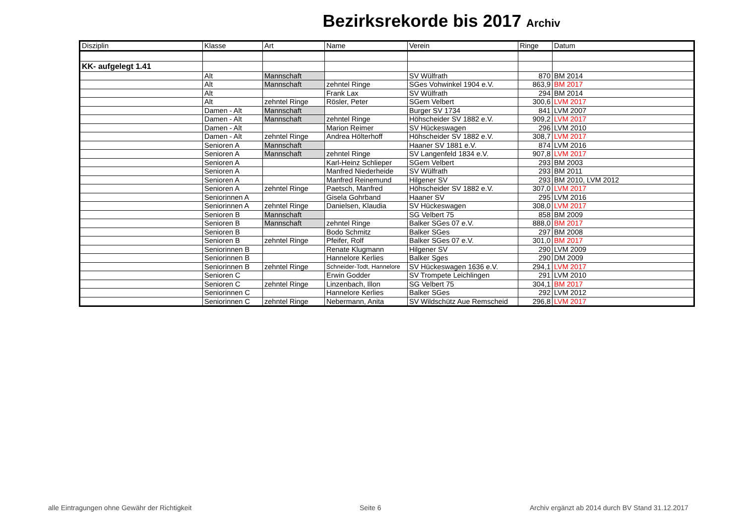Bezirksrekorde bis 2017 Archiv
| Disziplin | Klasse | Art | Name | Verein | Ringe | Datum |
| --- | --- | --- | --- | --- | --- | --- |
| KK- aufgelegt 1.41 | | | | | | |
| | Alt | Mannschaft | | SV Wülfrath | 870 | BM 2014 |
| | Alt | Mannschaft | zehntel Ringe | SGes Vohwinkel 1904 e.V. | 863,9 | BM 2017 |
| | Alt | | Frank Lax | SV Wülfrath | 294 | BM 2014 |
| | Alt | zehntel Ringe | Rösler, Peter | SGem Velbert | 300,6 | LVM 2017 |
| | Damen - Alt | Mannschaft | | Burger SV 1734 | 841 | LVM 2007 |
| | Damen - Alt | Mannschaft | zehntel Ringe | Höhscheider SV 1882 e.V. | 909,2 | LVM 2017 |
| | Damen - Alt | | Marion Reimer | SV Hückeswagen | 296 | LVM 2010 |
| | Damen - Alt | zehntel Ringe | Andrea Hölterhoff | Höhscheider SV 1882 e.V. | 308,7 | LVM 2017 |
| | Senioren A | Mannschaft | | Haaner SV 1881 e.V. | 874 | LVM 2016 |
| | Senioren A | Mannschaft | zehntel Ringe | SV Langenfeld 1834 e.V. | 907,8 | LVM 2017 |
| | Senioren A | | Karl-Heinz Schlieper | SGem Velbert | 293 | BM 2003 |
| | Senioren A | | Manfred Niederheide | SV Wülfrath | 293 | BM 2011 |
| | Senioren A | | Manfred Reinemund | Hilgener SV | 293 | BM 2010, LVM 2012 |
| | Senioren A | zehntel Ringe | Paetsch, Manfred | Höhscheider SV 1882 e.V. | 307,0 | LVM 2017 |
| | Seniorinnen A | | Gisela Gohrband | Haaner SV | 295 | LVM 2016 |
| | Seniorinnen A | zehntel Ringe | Danielsen, Klaudia | SV Hückeswagen | 308,0 | LVM 2017 |
| | Senioren B | Mannschaft | | SG Velbert 75 | 858 | BM 2009 |
| | Senioren B | Mannschaft | zehntel Ringe | Balker SGes 07 e.V. | 888,0 | BM 2017 |
| | Senioren B | | Bodo Schmitz | Balker SGes | 297 | BM 2008 |
| | Senioren B | zehntel Ringe | Pfeifer, Rolf | Balker SGes 07 e.V. | 301,0 | BM 2017 |
| | Seniorinnen B | | Renate Klugmann | Hilgener SV | 290 | LVM 2009 |
| | Seniorinnen B | | Hannelore Kerlies | Balker Sges | 290 | DM 2009 |
| | Seniorinnen B | zehntel Ringe | Schneider-Todt, Hannelore | SV Hückeswagen 1636 e.V. | 294,1 | LVM 2017 |
| | Senioren C | | Erwin Godder | SV Trompete Leichlingen | 291 | LVM 2010 |
| | Senioren C | zehntel Ringe | Linzenbach, Illon | SG Velbert 75 | 304,1 | BM 2017 |
| | Seniorinnen C | | Hannelore Kerlies | Balker SGes | 292 | LVM 2012 |
| | Seniorinnen C | zehntel Ringe | Nebermann, Anita | SV Wildschütz Aue Remscheid | 296,8 | LVM 2017 |
alle Eintragungen ohne Gewähr der Richtigkeit
Seite 6
Archiv ergänzt ab 2014 durch BV Stand 31.12.2017